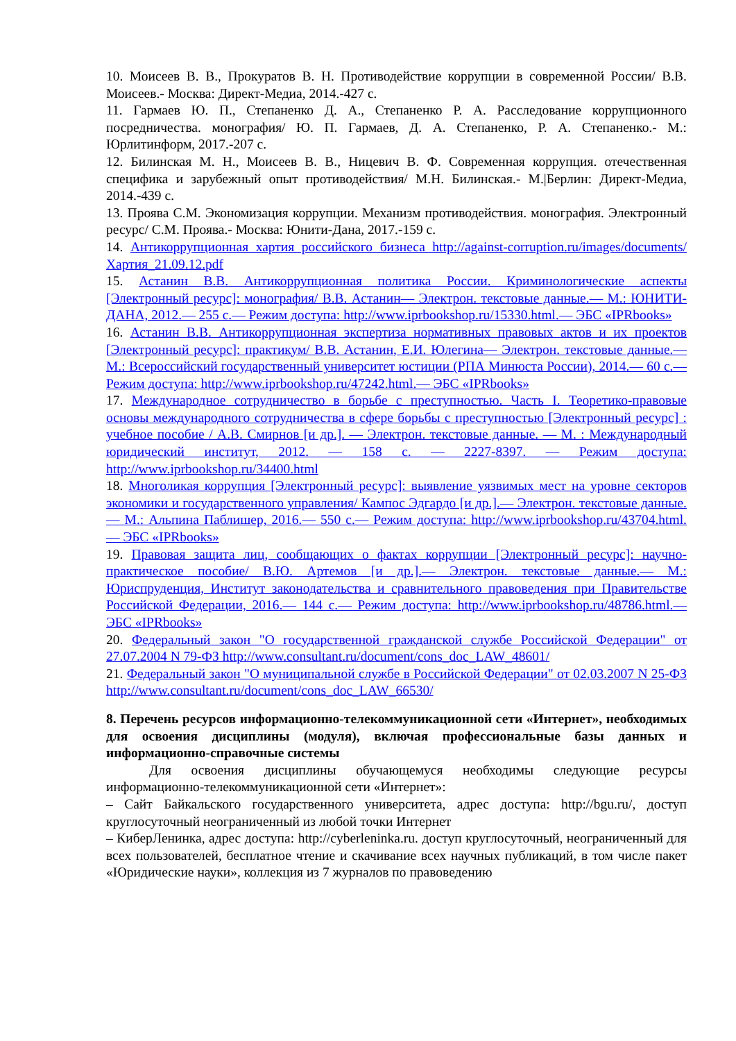10. Моисеев В. В., Прокуратов В. Н. Противодействие коррупции в современной России/ В.В. Моисеев.- Москва: Директ-Медиа, 2014.-427 с.
11. Гармаев Ю. П., Степаненко Д. А., Степаненко Р. А. Расследование коррупционного посредничества. монография/ Ю. П. Гармаев, Д. А. Степаненко, Р. А. Степаненко.- М.: Юрлитинформ, 2017.-207 с.
12. Билинская М. Н., Моисеев В. В., Ницевич В. Ф. Современная коррупция. отечественная специфика и зарубежный опыт противодействия/ М.Н. Билинская.- М.|Берлин: Директ-Медиа, 2014.-439 с.
13. Проява С.М. Экономизация коррупции. Механизм противодействия. монография. Электронный ресурс/ С.М. Проява.- Москва: Юнити-Дана, 2017.-159 с.
14. Антикоррупционная хартия российского бизнеса http://against-corruption.ru/images/documents/Хартия_21.09.12.pdf
15. Астанин В.В. Антикоррупционная политика России. Криминологические аспекты [Электронный ресурс]: монография/ В.В. Астанин— Электрон. текстовые данные.— М.: ЮНИТИ-ДАНА, 2012.— 255 c.— Режим доступа: http://www.iprbookshop.ru/15330.html.— ЭБС «IPRbooks»
16. Астанин В.В. Антикоррупционная экспертиза нормативных правовых актов и их проектов [Электронный ресурс]: практикум/ В.В. Астанин, Е.И. Юлегина— Электрон. текстовые данные.— М.: Всероссийский государственный университет юстиции (РПА Минюста России), 2014.— 60 c.— Режим доступа: http://www.iprbookshop.ru/47242.html.— ЭБС «IPRbooks»
17. Международное сотрудничество в борьбе с преступностью. Часть I. Теоретико-правовые основы международного сотрудничества в сфере борьбы с преступностью [Электронный ресурс] : учебное пособие / А.В. Смирнов [и др.]. — Электрон. текстовые данные. — М. : Международный юридический институт, 2012. — 158 c. — 2227-8397. — Режим доступа: http://www.iprbookshop.ru/34400.html
18. Многоликая коррупция [Электронный ресурс]: выявление уязвимых мест на уровне секторов экономики и государственного управления/ Кампос Эдгардо [и др.].— Электрон. текстовые данные.— М.: Альпина Паблишер, 2016.— 550 c.— Режим доступа: http://www.iprbookshop.ru/43704.html.— ЭБС «IPRbooks»
19. Правовая защита лиц, сообщающих о фактах коррупции [Электронный ресурс]: научно-практическое пособие/ В.Ю. Артемов [и др.].— Электрон. текстовые данные.— М.: Юриспруденция, Институт законодательства и сравнительного правоведения при Правительстве Российской Федерации, 2016.— 144 c.— Режим доступа: http://www.iprbookshop.ru/48786.html.— ЭБС «IPRbooks»
20. Федеральный закон "О государственной гражданской службе Российской Федерации" от 27.07.2004 N 79-ФЗ http://www.consultant.ru/document/cons_doc_LAW_48601/
21. Федеральный закон "О муниципальной службе в Российской Федерации" от 02.03.2007 N 25-ФЗ http://www.consultant.ru/document/cons_doc_LAW_66530/
8. Перечень ресурсов информационно-телекоммуникационной сети «Интернет», необходимых для освоения дисциплины (модуля), включая профессиональные базы данных и информационно-справочные системы
Для освоения дисциплины обучающемуся необходимы следующие ресурсы информационно-телекоммуникационной сети «Интернет»:
– Сайт Байкальского государственного университета, адрес доступа: http://bgu.ru/, доступ круглосуточный неограниченный из любой точки Интернет
– КиберЛенинка, адрес доступа: http://cyberleninka.ru. доступ круглосуточный, неограниченный для всех пользователей, бесплатное чтение и скачивание всех научных публикаций, в том числе пакет «Юридические науки», коллекция из 7 журналов по правоведению